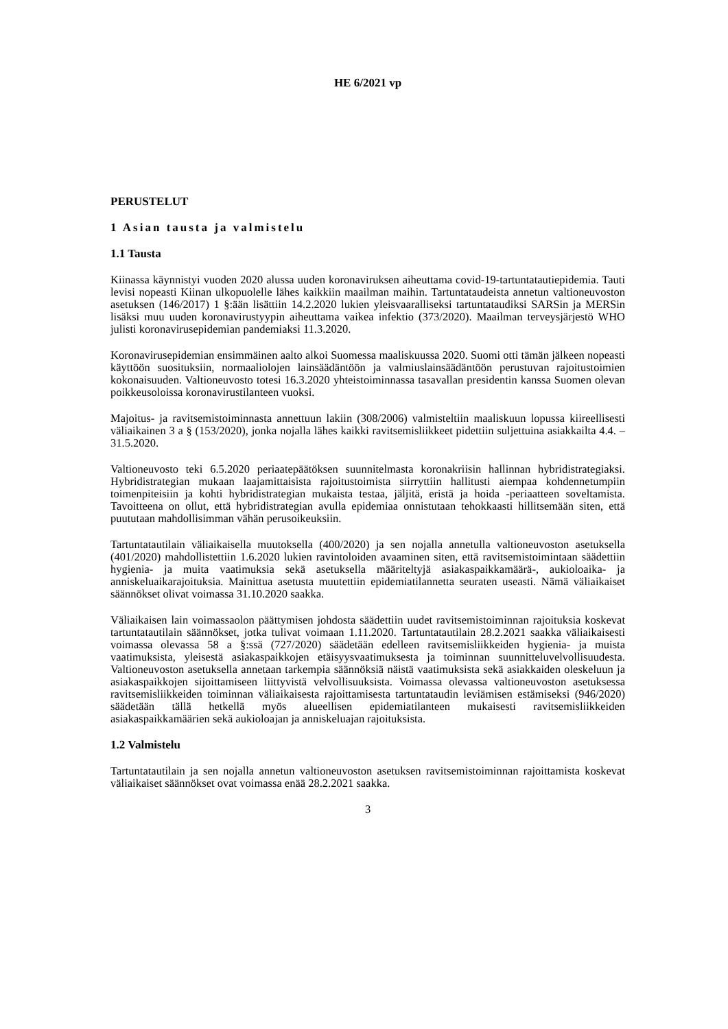HE 6/2021 vp
PERUSTELUT
1 Asian tausta ja valmistelu
1.1 Tausta
Kiinassa käynnistyi vuoden 2020 alussa uuden koronaviruksen aiheuttama covid-19-tartuntatautiepidemia. Tauti levisi nopeasti Kiinan ulkopuolelle lähes kaikkiin maailman maihin. Tartuntataudeista annetun valtioneuvoston asetuksen (146/2017) 1 §:ään lisättiin 14.2.2020 lukien yleisvaaralliseksi tartuntataudiksi SARSin ja MERSin lisäksi muu uuden koronavirustyypin aiheuttama vaikea infektio (373/2020). Maailman terveysjärjestö WHO julisti koronavirusepidemian pandemiaksi 11.3.2020.
Koronavirusepidemian ensimmäinen aalto alkoi Suomessa maaliskuussa 2020. Suomi otti tämän jälkeen nopeasti käyttöön suosituksiin, normaaliolojen lainsäädäntöön ja valmiuslainsäädäntöön perustuvan rajoitustoimien kokonaisuuden. Valtioneuvosto totesi 16.3.2020 yhteistoiminnassa tasavallan presidentin kanssa Suomen olevan poikkeusoloissa koronavirustilanteen vuoksi.
Majoitus- ja ravitsemistoiminnasta annettuun lakiin (308/2006) valmisteltiin maaliskuun lopussa kiireellisesti väliaikainen 3 a § (153/2020), jonka nojalla lähes kaikki ravitsemisliikkeet pidettiin suljettuina asiakkailta 4.4. – 31.5.2020.
Valtioneuvosto teki 6.5.2020 periaatepäätöksen suunnitelmasta koronakriisin hallinnan hybridistrategiaksi. Hybridistrategian mukaan laajamittaisista rajoitustoimista siirryttiin hallitusti aiempaa kohdennetumpiin toimenpiteisiin ja kohti hybridistrategian mukaista testaa, jäljitä, eristä ja hoida -periaatteen soveltamista. Tavoitteena on ollut, että hybridistrategian avulla epidemiaa onnistutaan tehokkaasti hillitsemään siten, että puututaan mahdollisimman vähän perusoikeuksiin.
Tartuntatautilain väliaikaisella muutoksella (400/2020) ja sen nojalla annetulla valtioneuvoston asetuksella (401/2020) mahdollistettiin 1.6.2020 lukien ravintoloiden avaaminen siten, että ravitsemistoimintaan säädettiin hygienia- ja muita vaatimuksia sekä asetuksella määriteltyjä asiakaspaikkamäärä-, aukioloaika- ja anniskeluaikarajoituksia. Mainittua asetusta muutettiin epidemiatilannetta seuraten useasti. Nämä väliaikaiset säännökset olivat voimassa 31.10.2020 saakka.
Väliaikaisen lain voimassaolon päättymisen johdosta säädettiin uudet ravitsemistoiminnan rajoituksia koskevat tartuntatautilain säännökset, jotka tulivat voimaan 1.11.2020. Tartuntatautilain 28.2.2021 saakka väliaikaisesti voimassa olevassa 58 a §:ssä (727/2020) säädetään edelleen ravitsemisliikkeiden hygienia- ja muista vaatimuksista, yleisestä asiakaspaikkojen etäisyysvaatimuksesta ja toiminnan suunnitteluvelvollisuudesta. Valtioneuvoston asetuksella annetaan tarkempia säännöksiä näistä vaatimuksista sekä asiakkaiden oleskeluun ja asiakaspaikkojen sijoittamiseen liittyvistä velvollisuuksista. Voimassa olevassa valtioneuvoston asetuksessa ravitsemisliikkeiden toiminnan väliaikaisesta rajoittamisesta tartuntataudin leviämisen estämiseksi (946/2020) säädetään tällä hetkellä myös alueellisen epidemiatilanteen mukaisesti ravitsemisliikkeiden asiakaspaikkamäärien sekä aukioloajan ja anniskeluajan rajoituksista.
1.2 Valmistelu
Tartuntatautilain ja sen nojalla annetun valtioneuvoston asetuksen ravitsemistoiminnan rajoittamista koskevat väliaikaiset säännökset ovat voimassa enää 28.2.2021 saakka.
3